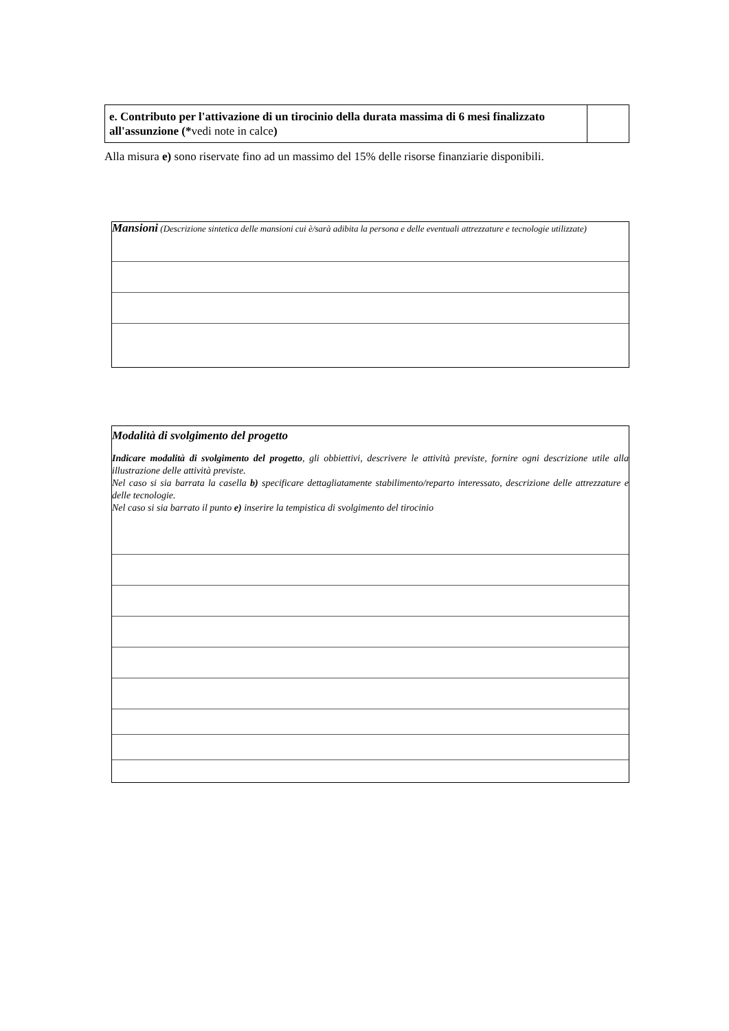| e. Contributo per l'attivazione di un tirocinio della durata massima di 6 mesi finalizzato all'assunzione (* vedi note in calce ) | |
Alla misura e) sono riservate fino ad un massimo del 15% delle risorse finanziarie disponibili.
Mansioni (Descrizione sintetica delle mansioni cui è/sarà adibita la persona e delle eventuali attrezzature e tecnologie utilizzate)
Modalità di svolgimento del progetto
Indicare modalità di svolgimento del progetto, gli obbiettivi, descrivere le attività previste, fornire ogni descrizione utile alla illustrazione delle attività previste.
Nel caso si sia barrata la casella b) specificare dettagliatamente stabilimento/reparto interessato, descrizione delle attrezzature e delle tecnologie.
Nel caso si sia barrato il punto e) inserire la tempistica di svolgimento del tirocinio